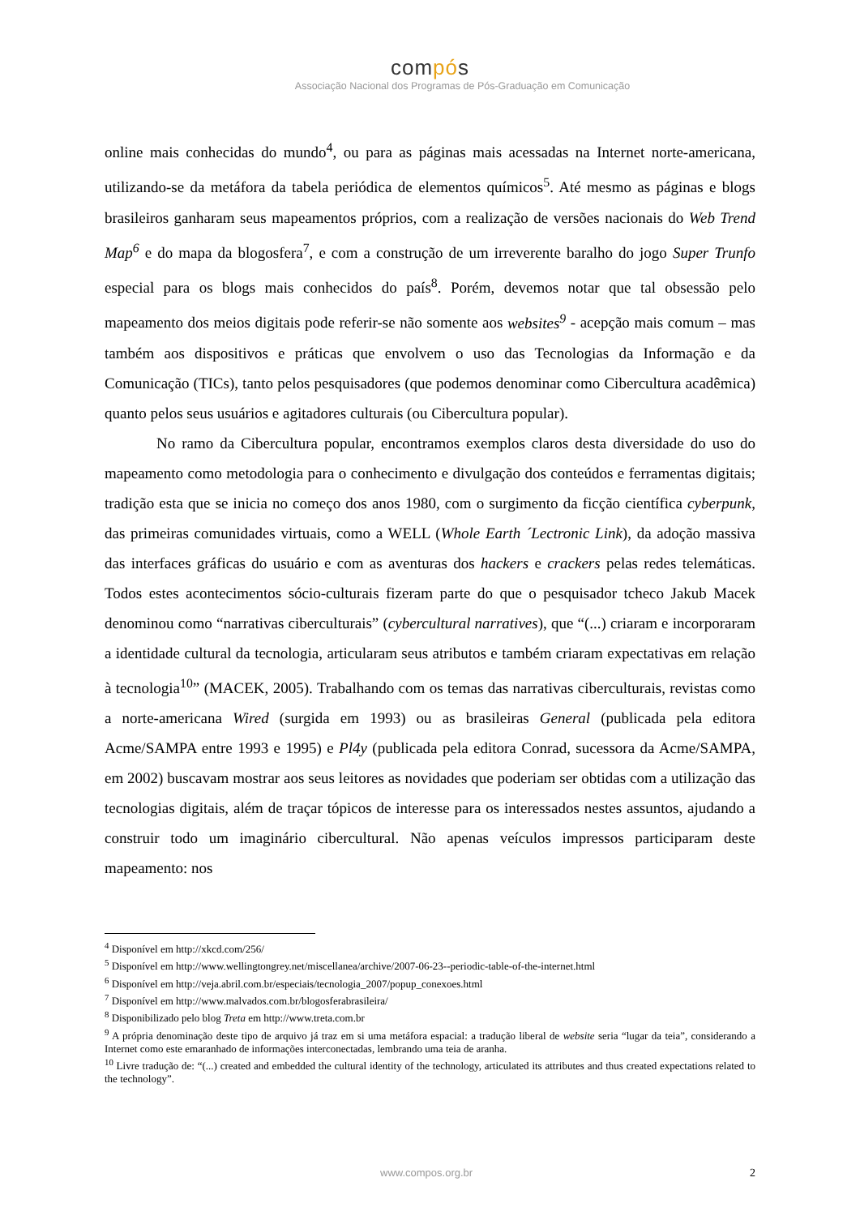compós
Associação Nacional dos Programas de Pós-Graduação em Comunicação
online mais conhecidas do mundo<sup>4</sup>, ou para as páginas mais acessadas na Internet norte-americana, utilizando-se da metáfora da tabela periódica de elementos químicos<sup>5</sup>. Até mesmo as páginas e blogs brasileiros ganharam seus mapeamentos próprios, com a realização de versões nacionais do Web Trend Map<sup>6</sup> e do mapa da blogosfera<sup>7</sup>, e com a construção de um irreverente baralho do jogo Super Trunfo especial para os blogs mais conhecidos do país<sup>8</sup>. Porém, devemos notar que tal obsessão pelo mapeamento dos meios digitais pode referir-se não somente aos websites<sup>9</sup> - acepção mais comum – mas também aos dispositivos e práticas que envolvem o uso das Tecnologias da Informação e da Comunicação (TICs), tanto pelos pesquisadores (que podemos denominar como Cibercultura acadêmica) quanto pelos seus usuários e agitadores culturais (ou Cibercultura popular).
No ramo da Cibercultura popular, encontramos exemplos claros desta diversidade do uso do mapeamento como metodologia para o conhecimento e divulgação dos conteúdos e ferramentas digitais; tradição esta que se inicia no começo dos anos 1980, com o surgimento da ficção científica cyberpunk, das primeiras comunidades virtuais, como a WELL (Whole Earth ´Lectronic Link), da adoção massiva das interfaces gráficas do usuário e com as aventuras dos hackers e crackers pelas redes telemáticas. Todos estes acontecimentos sócio-culturais fizeram parte do que o pesquisador tcheco Jakub Macek denominou como “narrativas ciberculturais” (cybercultural narratives), que “(...) criaram e incorporaram a identidade cultural da tecnologia, articularam seus atributos e também criaram expectativas em relação à tecnologia<sup>10</sup>” (MACEK, 2005). Trabalhando com os temas das narrativas ciberculturais, revistas como a norte-americana Wired (surgida em 1993) ou as brasileiras General (publicada pela editora Acme/SAMPA entre 1993 e 1995) e Pl4y (publicada pela editora Conrad, sucessora da Acme/SAMPA, em 2002) buscavam mostrar aos seus leitores as novidades que poderiam ser obtidas com a utilização das tecnologias digitais, além de traçar tópicos de interesse para os interessados nestes assuntos, ajudando a construir todo um imaginário cibercultural. Não apenas veículos impressos participaram deste mapeamento: nos
<sup>4</sup> Disponível em http://xkcd.com/256/
<sup>5</sup> Disponível em http://www.wellingtongrey.net/miscellanea/archive/2007-06-23--periodic-table-of-the-internet.html
<sup>6</sup> Disponível em http://veja.abril.com.br/especiais/tecnologia_2007/popup_conexoes.html
<sup>7</sup> Disponível em http://www.malvados.com.br/blogosferabrasileira/
<sup>8</sup> Disponibilizado pelo blog Treta em http://www.treta.com.br
<sup>9</sup> A própria denominação deste tipo de arquivo já traz em si uma metáfora espacial: a tradução liberal de website seria “lugar da teia”, considerando a Internet como este emaranhado de informações interconectadas, lembrando uma teia de aranha.
<sup>10</sup> Livre tradução de: “(...) created and embedded the cultural identity of the technology, articulated its attributes and thus created expectations related to the technology”.
www.compos.org.br 2